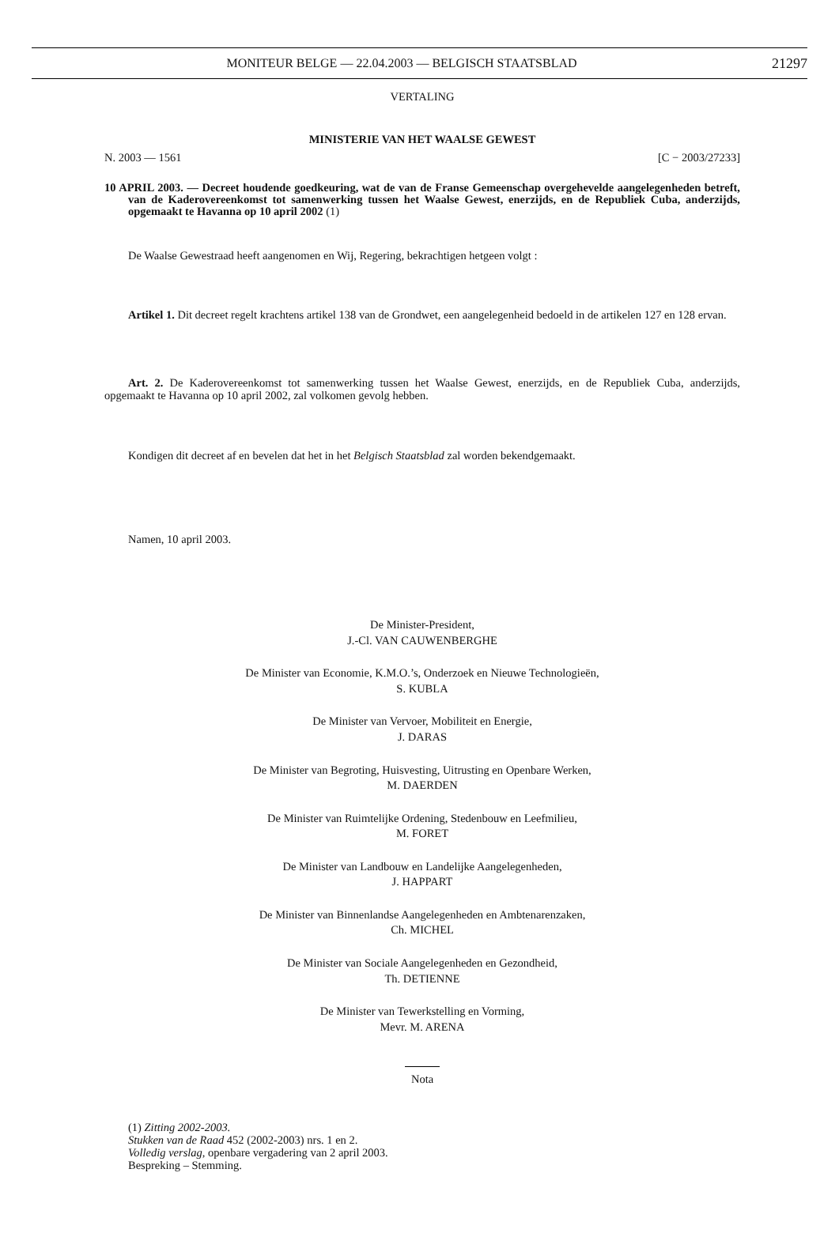MONITEUR BELGE — 22.04.2003 — BELGISCH STAATSBLAD 21297
VERTALING
MINISTERIE VAN HET WAALSE GEWEST
N. 2003 — 1561 [C − 2003/27233]
10 APRIL 2003. — Decreet houdende goedkeuring, wat de van de Franse Gemeenschap overgehevelde aangelegenheden betreft, van de Kaderovereenkomst tot samenwerking tussen het Waalse Gewest, enerzijds, en de Republiek Cuba, anderzijds, opgemaakt te Havanna op 10 april 2002 (1)
De Waalse Gewestraad heeft aangenomen en Wij, Regering, bekrachtigen hetgeen volgt :
Artikel 1. Dit decreet regelt krachtens artikel 138 van de Grondwet, een aangelegenheid bedoeld in de artikelen 127 en 128 ervan.
Art. 2. De Kaderovereenkomst tot samenwerking tussen het Waalse Gewest, enerzijds, en de Republiek Cuba, anderzijds, opgemaakt te Havanna op 10 april 2002, zal volkomen gevolg hebben.
Kondigen dit decreet af en bevelen dat het in het Belgisch Staatsblad zal worden bekendgemaakt.
Namen, 10 april 2003.
De Minister-President,
J.-Cl. VAN CAUWENBERGHE
De Minister van Economie, K.M.O.’s, Onderzoek en Nieuwe Technologieën,
S. KUBLA
De Minister van Vervoer, Mobiliteit en Energie,
J. DARAS
De Minister van Begroting, Huisvesting, Uitrusting en Openbare Werken,
M. DAERDEN
De Minister van Ruimtelijke Ordening, Stedenbouw en Leefmilieu,
M. FORET
De Minister van Landbouw en Landelijke Aangelegenheden,
J. HAPPART
De Minister van Binnenlandse Aangelegenheden en Ambtenarenzaken,
Ch. MICHEL
De Minister van Sociale Aangelegenheden en Gezondheid,
Th. DETIENNE
De Minister van Tewerkstelling en Vorming,
Mevr. M. ARENA
Nota
(1) Zitting 2002-2003.
Stukken van de Raad 452 (2002-2003) nrs. 1 en 2.
Volledig verslag, openbare vergadering van 2 april 2003.
Bespreking – Stemming.